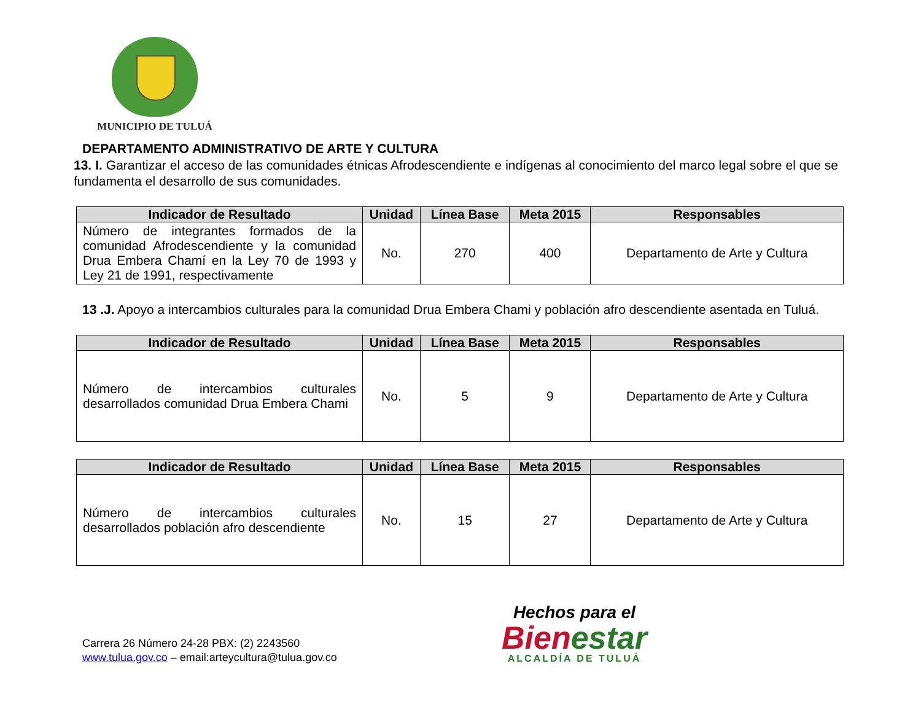MUNICIPIO DE TULUÁ
DEPARTAMENTO ADMINISTRATIVO DE ARTE Y CULTURA
13. I. Garantizar el acceso de las comunidades étnicas Afrodescendiente e indígenas al conocimiento del marco legal sobre el que se fundamenta el desarrollo de sus comunidades.
| Indicador de Resultado | Unidad | Línea Base | Meta 2015 | Responsables |
| --- | --- | --- | --- | --- |
| Número de integrantes formados de la comunidad Afrodescendiente y la comunidad Drua Embera Chamí en la Ley 70 de 1993 y Ley 21 de 1991, respectivamente | No. | 270 | 400 | Departamento de Arte y Cultura |
13 .J. Apoyo a intercambios culturales para la comunidad Drua Embera Chami y población afro descendiente asentada en Tuluá.
| Indicador de Resultado | Unidad | Línea Base | Meta 2015 | Responsables |
| --- | --- | --- | --- | --- |
| Número de intercambios culturales desarrollados comunidad Drua Embera Chami | No. | 5 | 9 | Departamento de Arte y Cultura |
| Indicador de Resultado | Unidad | Línea Base | Meta 2015 | Responsables |
| --- | --- | --- | --- | --- |
| Número de intercambios culturales desarrollados población afro descendiente | No. | 15 | 27 | Departamento de Arte y Cultura |
Carrera 26 Número 24-28 PBX: (2) 2243560
www.tulua.gov.co – email:arteycultura@tulua.gov.co
Hechos para el
Bienestar
ALCALDÍA DE TULUÁ